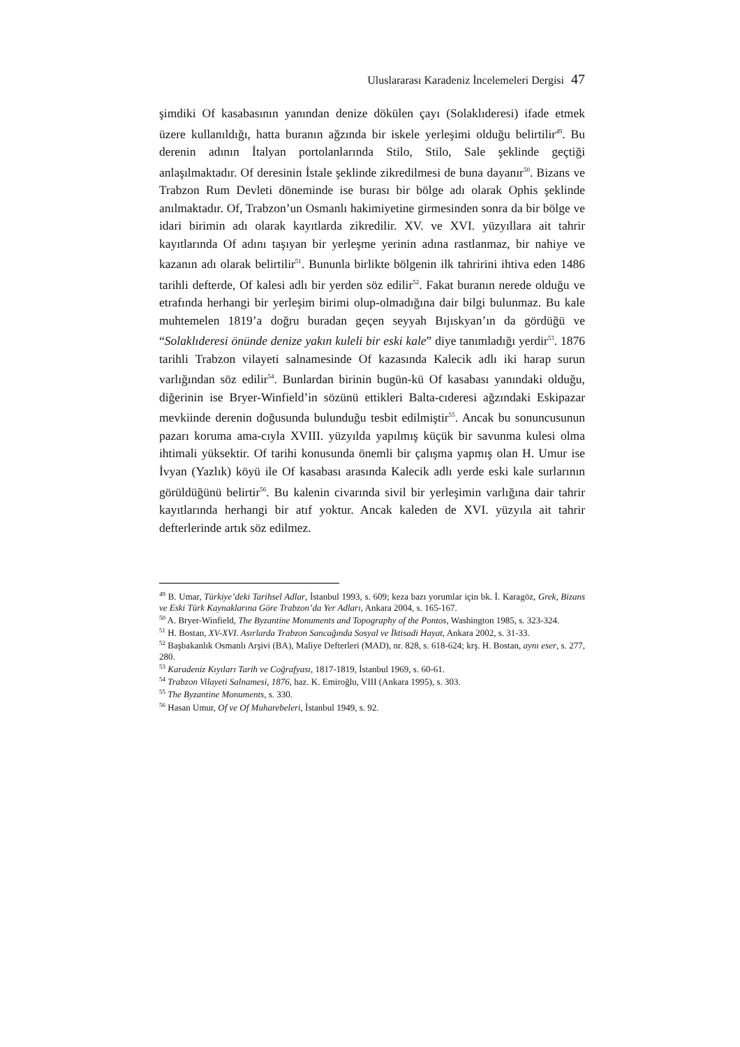Uluslararası Karadeniz İncelemeleri Dergisi 47
şimdiki Of kasabasının yanından denize dökülen çayı (Solaklıderesi) ifade etmek üzere kullanıldığı, hatta buranın ağzında bir iskele yerleşimi olduğu belirtilir<sup>49</sup>. Bu derenin adının İtalyan portolanlarında Stilo, Stilo, Sale şeklinde geçtiği anlaşılmaktadır. Of deresinin İstale şeklinde zikredilmesi de buna dayanır<sup>50</sup>. Bizans ve Trabzon Rum Devleti döneminde ise burası bir bölge adı olarak Ophis şeklinde anılmaktadır. Of, Trabzon’un Osmanlı hakimiyetine girmesinden sonra da bir bölge ve idari birimin adı olarak kayıtlarda zikredilir. XV. ve XVI. yüzyıllara ait tahrir kayıtlarında Of adını taşıyan bir yerleşme yerinin adına rastlanmaz, bir nahiye ve kazanın adı olarak belirtilir<sup>51</sup>. Bununla birlikte bölgenin ilk tahririni ihtiva eden 1486 tarihli defterde, Of kalesi adlı bir yerden söz edilir<sup>52</sup>. Fakat buranın nerede olduğu ve etrafında herhangi bir yerleşim birimi olup-olmadığına dair bilgi bulunmaz. Bu kale muhtemelen 1819’a doğru buradan geçen seyyah Bıjıskyan’ın da gördüğü ve “Solaklıderesi önünde denize yakın kuleli bir eski kale” diye tanımladığı yerdir<sup>53</sup>. 1876 tarihli Trabzon vilayeti salnamesinde Of kazasında Kalecik adlı iki harap surun varlığından söz edilir<sup>54</sup>. Bunlardan birinin bugün-kü Of kasabası yanındaki olduğu, diğerinin ise Bryer-Winfield’in sözünü ettikleri Balta-cıderesi ağzındaki Eskipazar mevkiinde derenin doğusunda bulunduğu tesbit edilmiştir<sup>55</sup>. Ancak bu sonuncusunun pazarı koruma ama-cıyla XVIII. yüzyılda yapılmış küçük bir savunma kulesi olma ihtimali yüksektir. Of tarihi konusunda önemli bir çalışma yapmış olan H. Umur ise İvyan (Yazlık) köyü ile Of kasabası arasında Kalecik adlı yerde eski kale surlarının görüldüğünü belirtir<sup>56</sup>. Bu kalenin civarında sivil bir yerleşimin varlığına dair tahrir kayıtlarında herhangi bir atıf yoktur. Ancak kaleden de XVI. yüzyıla ait tahrir defterlerinde artık söz edilmez.
<sup>49</sup> B. Umar, Türkiye’deki Tarihsel Adlar, İstanbul 1993, s. 609; keza bazı yorumlar için bk. İ. Karagöz, Grek, Bizans ve Eski Türk Kaynaklarına Göre Trabzon’da Yer Adları, Ankara 2004, s. 165-167.
<sup>50</sup> A. Bryer-Winfield, The Byzantine Monuments and Topography of the Pontos, Washington 1985, s. 323-324.
<sup>51</sup> H. Bostan, XV-XVI. Asırlarda Trabzon Sancağında Sosyal ve İktisadi Hayat, Ankara 2002, s. 31-33.
<sup>52</sup> Başbakanlık Osmanlı Arşivi (BA), Maliye Defterleri (MAD), nr. 828, s. 618-624; krş. H. Bostan, aynı eser, s. 277, 280.
<sup>53</sup> Karadeniz Kıyıları Tarih ve Coğrafyası, 1817-1819, İstanbul 1969, s. 60-61.
<sup>54</sup> Trabzon Vilayeti Salnamesi, 1876, haz. K. Emiroğlu, VIII (Ankara 1995), s. 303.
<sup>55</sup> The Byzantine Monuments, s. 330.
<sup>56</sup> Hasan Umur, Of ve Of Muharebeleri, İstanbul 1949, s. 92.